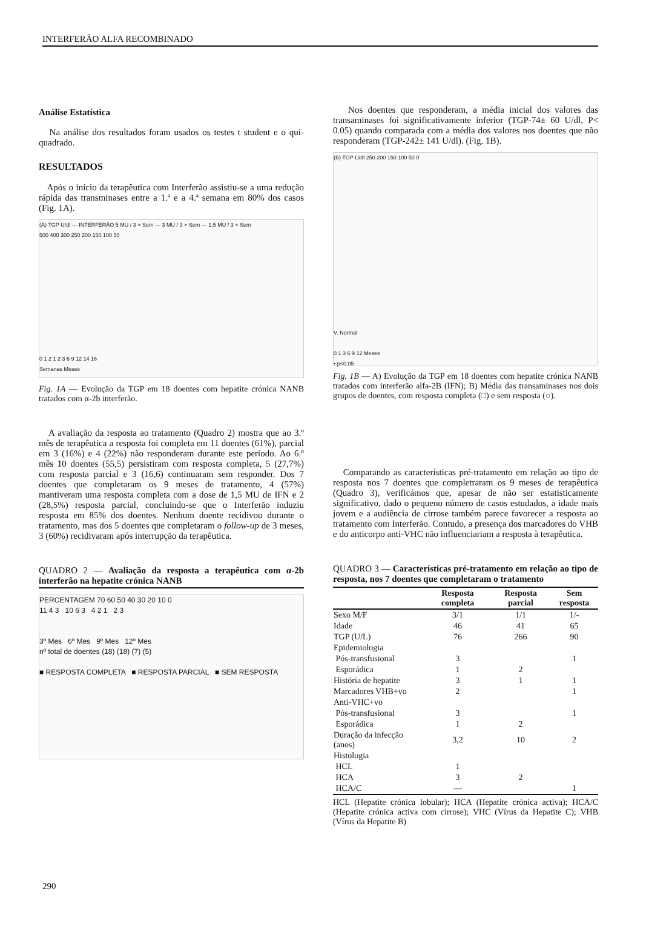INTERFERÃO ALFA RECOMBINADO
Análise Estatística
Na análise dos resultados foram usados os testes t student e o qui-quadrado.
RESULTADOS
Após o início da terapêutica com Interferão assistiu-se a uma redução rápida das transminases entre a 1.ª e a 4.ª semana em 80% dos casos (Fig. 1A).
(A) TGP U/dl — INTERFERÃO 5 MU / 3 × Sem — 3 MU / 3 × Sem — 1,5 MU / 3 × Sem
500 400 300 250 200 150 100 50
0 1 2 1 2 3 6 9 12 14 16
Semanas Meses
Fig. 1A — Evolução da TGP em 18 doentes com hepatite crónica NANB tratados com α-2b interferão.
A avaliação da resposta ao tratamento (Quadro 2) mostra que ao 3.º mês de terapêutica a resposta foi completa em 11 doentes (61%), parcial em 3 (16%) e 4 (22%) não responderam durante este período. Ao 6.º mês 10 doentes (55,5) persistiram com resposta completa, 5 (27,7%) com resposta parcial e 3 (16,6) continuaram sem responder. Dos 7 doentes que completaram os 9 meses de tratamento, 4 (57%) mantiveram uma resposta completa com a dose de 1,5 MU de IFN e 2 (28,5%) resposta parcial, concluindo-se que o Interferão induziu resposta em 85% dos doentes. Nenhum doente recidivou durante o tratamento, mas dos 5 doentes que completaram o follow-up de 3 meses, 3 (60%) recidivaram após interrupção da terapêutica.
QUADRO 2 — Avaliação da resposta a terapêutica com α-2b interferão na hepatite crónica NANB
PERCENTAGEM 70 60 50 40 30 20 10 0
11 4 3 10 6 3 4 2 1 2 3
3º Mes 6º Mes 9º Mes 12º Mes
nº total de doentes (18) (18) (7) (5)
■ RESPOSTA COMPLETA ■ RESPOSTA PARCIAL ■ SEM RESPOSTA
Nos doentes que responderam, a média inicial dos valores das transaminases foi significativamente inferior (TGP-74± 60 U/dl, P< 0.05) quando comparada com a média dos valores nos doentes que não responderam (TGP-242± 141 U/dl). (Fig. 1B).
(B) TGP U/dl 250 200 150 100 50 0
V. Normal
0 1 3 6 9 12 Meses
• p<0.05
Fig. 1B — A) Evolução da TGP em 18 doentes com hepatite crónica NANB tratados com interferão alfa-2B (IFN); B) Média das transaminases nos dois grupos de doentes, com resposta completa (□) e sem resposta (○).
Comparando as características pré-tratamento em relação ao tipo de resposta nos 7 doentes que completraram os 9 meses de terapêutica (Quadro 3), verificámos que, apesar de não ser estatisticamente significativo, dado o pequeno número de casos estudados, a idade mais jovem e a audiência de cirrose também parece favorecer a resposta ao tratamento com Interferão. Contudo, a presença dos marcadores do VHB e do anticorpo anti-VHC não influenciariam a resposta à terapêutica.
QUADRO 3 — Características pré-tratamento em relação ao tipo de resposta, nos 7 doentes que completaram o tratamento
| | Resposta completa | Resposta parcial | Sem resposta |
| --- | --- | --- | --- |
| Sexo M/F | 3/1 | 1/1 | 1/- |
| Idade | 46 | 41 | 65 |
| TGP (U/L) | 76 | 266 | 90 |
| Epidemiologia | | | |
| Pós-transfusional | 3 | | 1 |
| Esporádica | 1 | 2 | |
| História de hepatite | 3 | 1 | 1 |
| Marcadores VHB+vo | 2 | | 1 |
| Anti-VHC+vo | | | |
| Pós-transfusional | 3 | | 1 |
| Esporádica | 1 | 2 | |
| Duração da infecção (anos) | 3,2 | 10 | 2 |
| Histologia | | | |
| HCL | 1 | | |
| HCA | 3 | 2 | |
| HCA/C | — | | 1 |
HCL (Hepatite crónica lobular); HCA (Hepatite crónica activa); HCA/C (Hepatite crónica activa com cirrose); VHC (Vírus da Hepatite C); VHB (Vírus da Hepatite B)
290